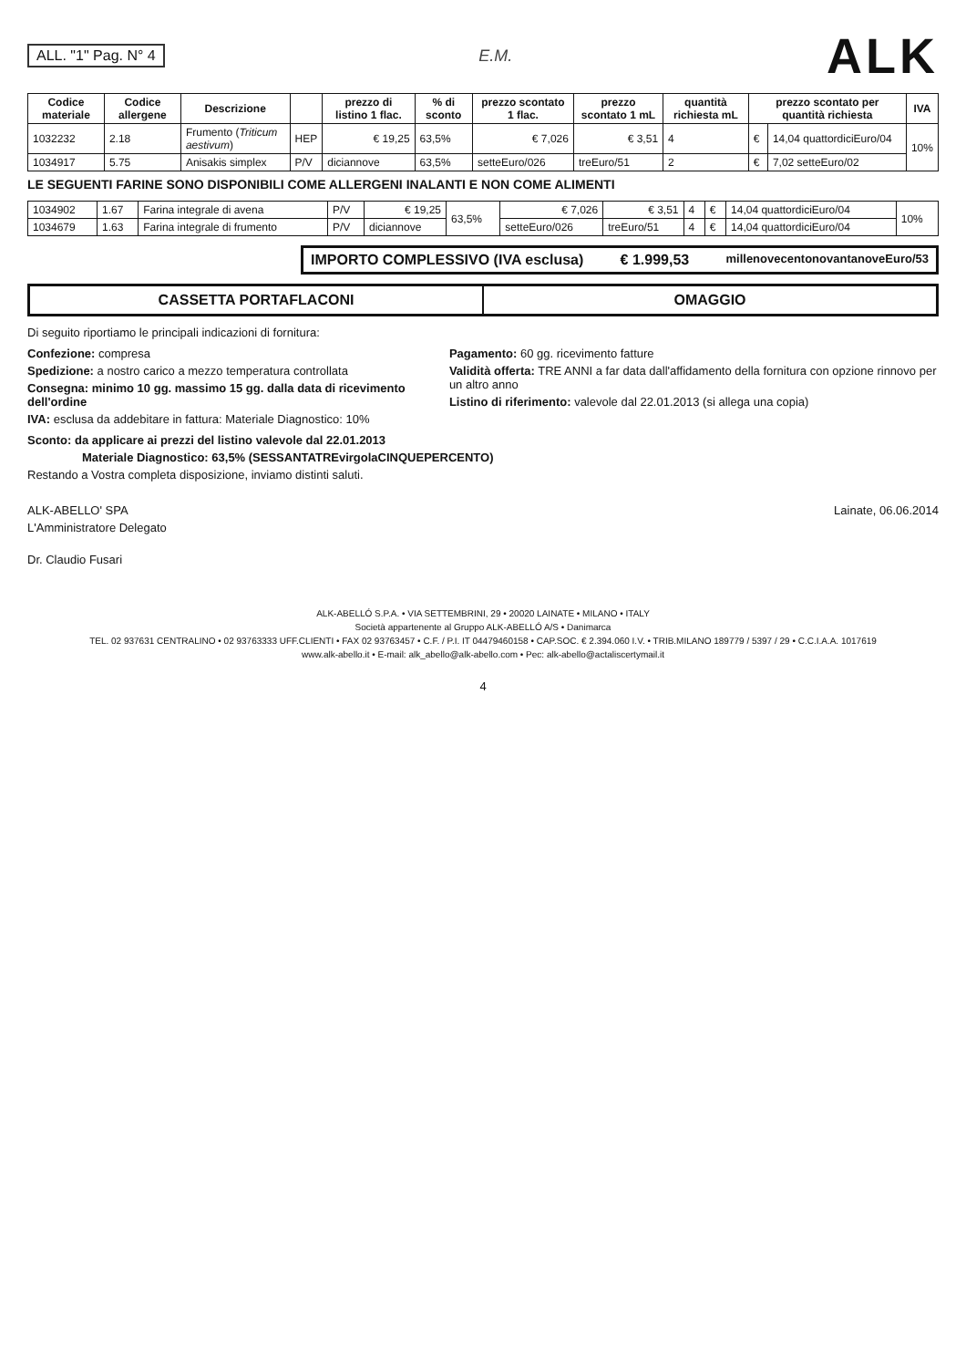ALL. "1" Pag. N° 4 E.M.
ALK
| Codice materiale | Codice allergene | Descrizione | | prezzo di listino 1 flac. | % di sconto | prezzo scontato 1 flac. | prezzo scontato 1 mL | quantità richiesta mL | prezzo scontato per quantità richiesta | | IVA |
| --- | --- | --- | --- | --- | --- | --- | --- | --- | --- | --- | --- |
| 1032232 | 2.18 | Frumento ( Triticum aestivum ) | HEP | € 19,25 | 63,5% | € 7,026 | € 3,51 | 4 | € | 14,04 quattordiciEuro/04 | 10% |
| 1034917 | 5.75 | Anisakis simplex | P/V | diciannove | 63,5% | setteEuro/026 | treEuro/51 | 2 | € | 7,02 setteEuro/02 | |
LE SEGUENTI FARINE SONO DISPONIBILI COME ALLERGENI INALANTI E NON COME ALIMENTI
| 1034902 | 1.67 | Farina integrale di avena | P/V | € 19,25 | 63,5% | € 7,026 | € 3,51 | 4 | € | 14,04 quattordiciEuro/04 | 10% |
| 1034679 | 1.63 | Farina integrale di frumento | P/V | diciannove | | setteEuro/026 | treEuro/51 | 4 | € | 14,04 quattordiciEuro/04 | |
IMPORTO COMPLESSIVO (IVA esclusa) € 1.999,53 millenovecentonovantanoveEuro/53
CASSETTA PORTAFLACONI OMAGGIO
Di seguito riportiamo le principali indicazioni di fornitura:
Confezione: compresa
Spedizione: a nostro carico a mezzo temperatura controllata
Consegna: minimo 10 gg. massimo 15 gg. dalla data di ricevimento dell'ordine
IVA: esclusa da addebitare in fattura: Materiale Diagnostico: 10%
Pagamento: 60 gg. ricevimento fatture
Validità offerta: TRE ANNI a far data dall'affidamento della fornitura con opzione rinnovo per un altro anno
Listino di riferimento: valevole dal 22.01.2013 (si allega una copia)
Sconto: da applicare ai prezzi del listino valevole dal 22.01.2013
Materiale Diagnostico: 63,5% (SESSANTATREvirgolaCINQUEPERCENTO)
Restando a Vostra completa disposizione, inviamo distinti saluti.
ALK-ABELLO' SPA
L'Amministratore Delegato
Dr. Claudio Fusari
Lainate, 06.06.2014
ALK-ABELLÓ S.P.A. • VIA SETTEMBRINI, 29 • 20020 LAINATE • MILANO • ITALY
Società appartenente al Gruppo ALK-ABELLÓ A/S • Danimarca
TEL. 02 937631 CENTRALINO • 02 93763333 UFF.CLIENTI • FAX 02 93763457 • C.F. / P.I. IT 04479460158 • CAP.SOC. € 2.394.060 I.V. • TRIB.MILANO 189779 / 5397 / 29 • C.C.I.A.A. 1017619
www.alk-abello.it • E-mail: alk_abello@alk-abello.com • Pec: alk-abello@actaliscertymail.it
4